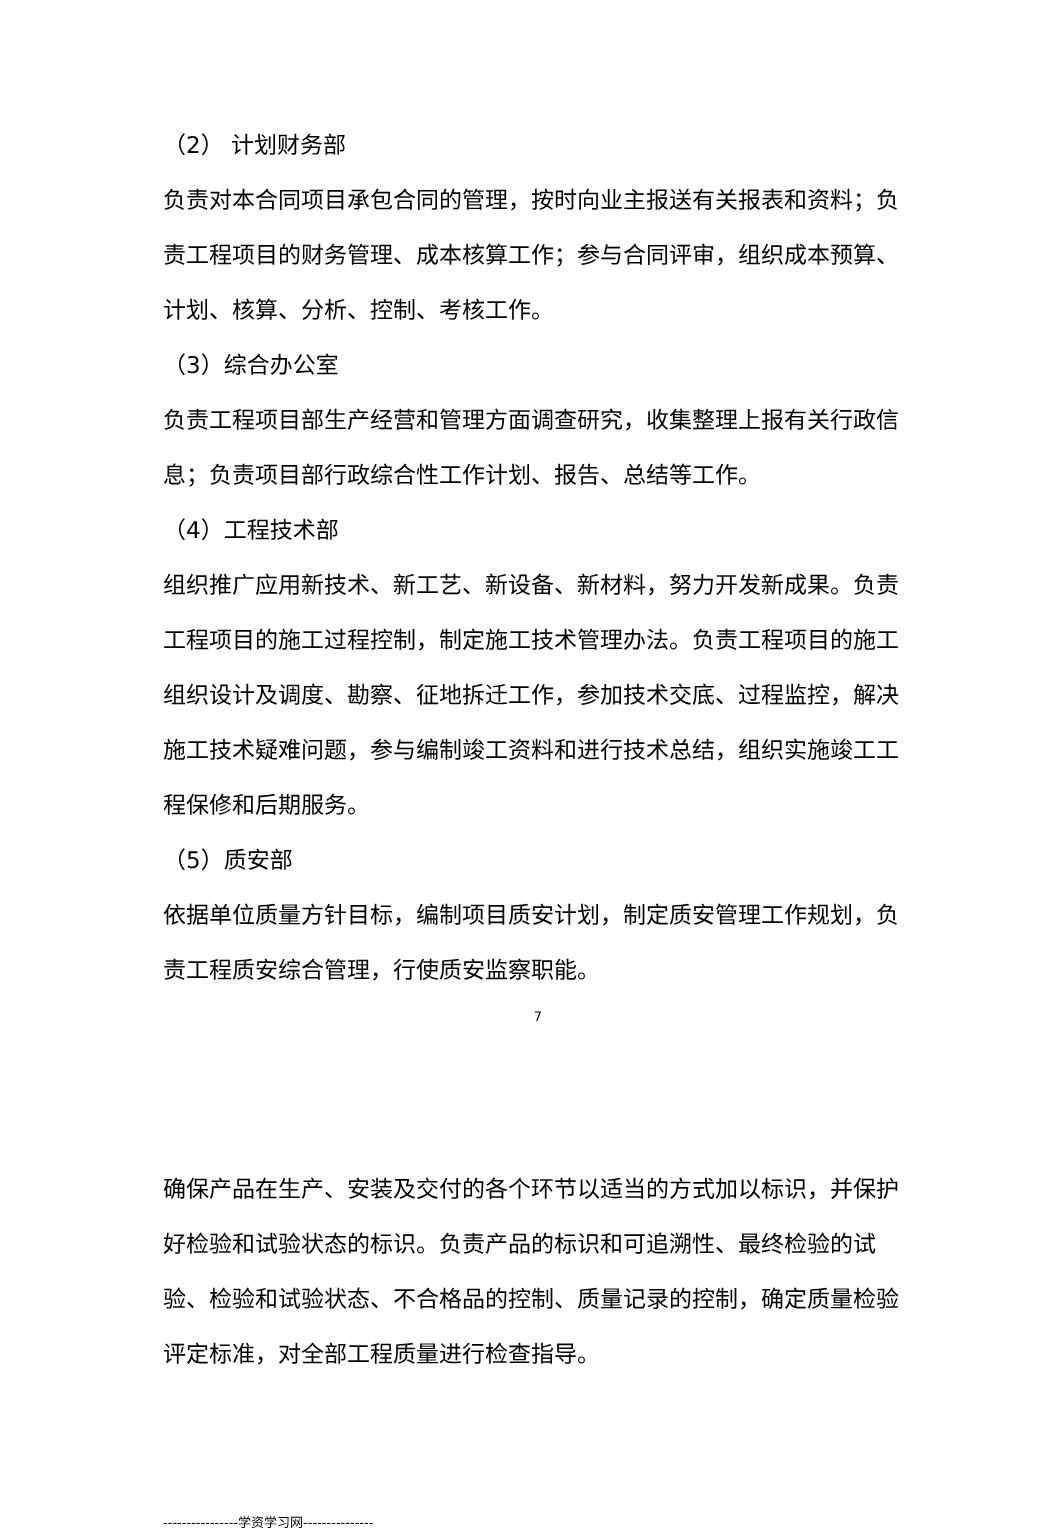（2） 计划财务部
负责对本合同项目承包合同的管理，按时向业主报送有关报表和资料；负责工程项目的财务管理、成本核算工作；参与合同评审，组织成本预算、计划、核算、分析、控制、考核工作。
（3）综合办公室
负责工程项目部生产经营和管理方面调查研究，收集整理上报有关行政信息；负责项目部行政综合性工作计划、报告、总结等工作。
（4）工程技术部
组织推广应用新技术、新工艺、新设备、新材料，努力开发新成果。负责工程项目的施工过程控制，制定施工技术管理办法。负责工程项目的施工组织设计及调度、勘察、征地拆迁工作，参加技术交底、过程监控，解决施工技术疑难问题，参与编制竣工资料和进行技术总结，组织实施竣工工程保修和后期服务。
（5）质安部
依据单位质量方针目标，编制项目质安计划，制定质安管理工作规划，负责工程质安综合管理，行使质安监察职能。
7
确保产品在生产、安装及交付的各个环节以适当的方式加以标识，并保护好检验和试验状态的标识。负责产品的标识和可追溯性、最终检验的试验、检验和试验状态、不合格品的控制、质量记录的控制，确定质量检验评定标准，对全部工程质量进行检查指导。
----------------学资学习网---------------